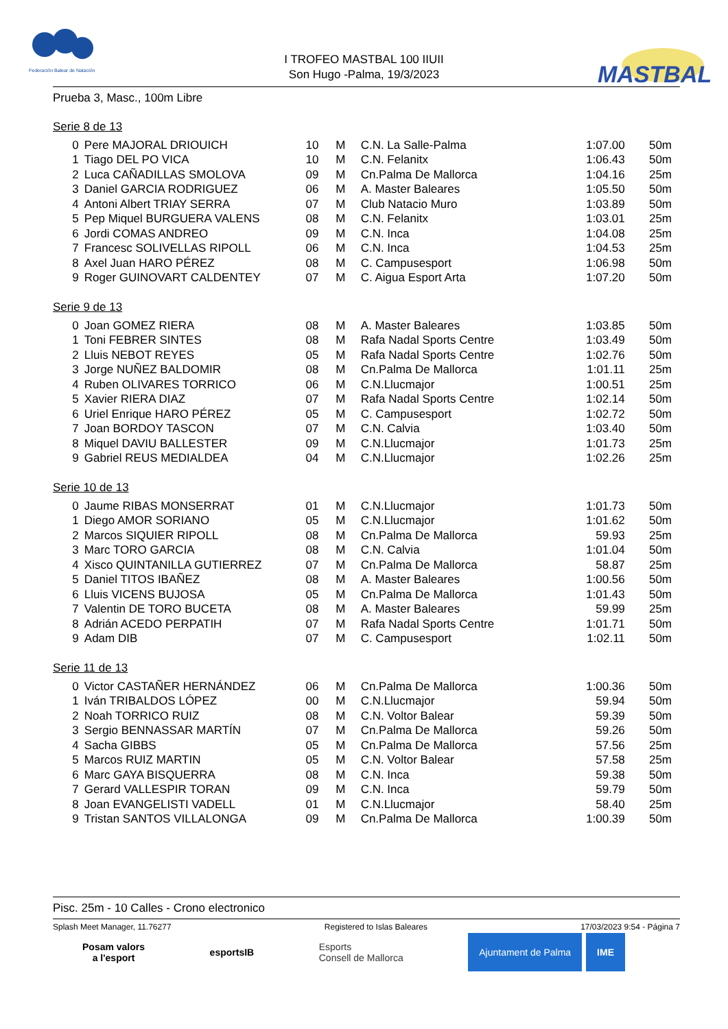Federación Balear de Natación
I TROFEO MASTBAL 100 IIUII
Son Hugo -Palma, 19/3/2023
MASTBAL
Prueba 3, Masc., 100m Libre
Serie 8 de 13
| 0 | Pere MAJORAL DRIOUICH | 10 | M | C.N. La Salle-Palma | 1:07.00 | 50m |
| 1 | Tiago DEL PO VICA | 10 | M | C.N. Felanitx | 1:06.43 | 50m |
| 2 | Luca CAÑADILLAS SMOLOVA | 09 | M | Cn.Palma De Mallorca | 1:04.16 | 25m |
| 3 | Daniel GARCIA RODRIGUEZ | 06 | M | A. Master Baleares | 1:05.50 | 50m |
| 4 | Antoni Albert TRIAY SERRA | 07 | M | Club Natacio Muro | 1:03.89 | 50m |
| 5 | Pep Miquel BURGUERA VALENS | 08 | M | C.N. Felanitx | 1:03.01 | 25m |
| 6 | Jordi COMAS ANDREO | 09 | M | C.N. Inca | 1:04.08 | 25m |
| 7 | Francesc SOLIVELLAS RIPOLL | 06 | M | C.N. Inca | 1:04.53 | 25m |
| 8 | Axel Juan HARO PÉREZ | 08 | M | C. Campusesport | 1:06.98 | 50m |
| 9 | Roger GUINOVART CALDENTEY | 07 | M | C. Aigua Esport Arta | 1:07.20 | 50m |
Serie 9 de 13
| 0 | Joan GOMEZ RIERA | 08 | M | A. Master Baleares | 1:03.85 | 50m |
| 1 | Toni FEBRER SINTES | 08 | M | Rafa Nadal Sports Centre | 1:03.49 | 50m |
| 2 | Lluis NEBOT REYES | 05 | M | Rafa Nadal Sports Centre | 1:02.76 | 50m |
| 3 | Jorge NUÑEZ BALDOMIR | 08 | M | Cn.Palma De Mallorca | 1:01.11 | 25m |
| 4 | Ruben OLIVARES TORRICO | 06 | M | C.N.Llucmajor | 1:00.51 | 25m |
| 5 | Xavier RIERA DIAZ | 07 | M | Rafa Nadal Sports Centre | 1:02.14 | 50m |
| 6 | Uriel Enrique HARO PÉREZ | 05 | M | C. Campusesport | 1:02.72 | 50m |
| 7 | Joan BORDOY TASCON | 07 | M | C.N. Calvia | 1:03.40 | 50m |
| 8 | Miquel DAVIU BALLESTER | 09 | M | C.N.Llucmajor | 1:01.73 | 25m |
| 9 | Gabriel REUS MEDIALDEA | 04 | M | C.N.Llucmajor | 1:02.26 | 25m |
Serie 10 de 13
| 0 | Jaume RIBAS MONSERRAT | 01 | M | C.N.Llucmajor | 1:01.73 | 50m |
| 1 | Diego AMOR SORIANO | 05 | M | C.N.Llucmajor | 1:01.62 | 50m |
| 2 | Marcos SIQUIER RIPOLL | 08 | M | Cn.Palma De Mallorca | 59.93 | 25m |
| 3 | Marc TORO GARCIA | 08 | M | C.N. Calvia | 1:01.04 | 50m |
| 4 | Xisco QUINTANILLA GUTIERREZ | 07 | M | Cn.Palma De Mallorca | 58.87 | 25m |
| 5 | Daniel TITOS IBAÑEZ | 08 | M | A. Master Baleares | 1:00.56 | 50m |
| 6 | Lluis VICENS BUJOSA | 05 | M | Cn.Palma De Mallorca | 1:01.43 | 50m |
| 7 | Valentin DE TORO BUCETA | 08 | M | A. Master Baleares | 59.99 | 25m |
| 8 | Adrián ACEDO PERPATIH | 07 | M | Rafa Nadal Sports Centre | 1:01.71 | 50m |
| 9 | Adam DIB | 07 | M | C. Campusesport | 1:02.11 | 50m |
Serie 11 de 13
| 0 | Victor CASTAÑER HERNÁNDEZ | 06 | M | Cn.Palma De Mallorca | 1:00.36 | 50m |
| 1 | Iván TRIBALDOS LÓPEZ | 00 | M | C.N.Llucmajor | 59.94 | 50m |
| 2 | Noah TORRICO RUIZ | 08 | M | C.N. Voltor Balear | 59.39 | 50m |
| 3 | Sergio BENNASSAR MARTÍN | 07 | M | Cn.Palma De Mallorca | 59.26 | 50m |
| 4 | Sacha GIBBS | 05 | M | Cn.Palma De Mallorca | 57.56 | 25m |
| 5 | Marcos RUIZ MARTIN | 05 | M | C.N. Voltor Balear | 57.58 | 25m |
| 6 | Marc GAYA BISQUERRA | 08 | M | C.N. Inca | 59.38 | 50m |
| 7 | Gerard VALLESPIR TORAN | 09 | M | C.N. Inca | 59.79 | 50m |
| 8 | Joan EVANGELISTI VADELL | 01 | M | C.N.Llucmajor | 58.40 | 25m |
| 9 | Tristan SANTOS VILLALONGA | 09 | M | Cn.Palma De Mallorca | 1:00.39 | 50m |
Pisc. 25m - 10 Calles - Crono electronico
Splash Meet Manager, 11.76277 Registered to Islas Baleares 17/03/2023 9:54 - Página 7
Posam valors
a l'esport
esportsIB
Esports
Consell de Mallorca
Ajuntament de Palma IME